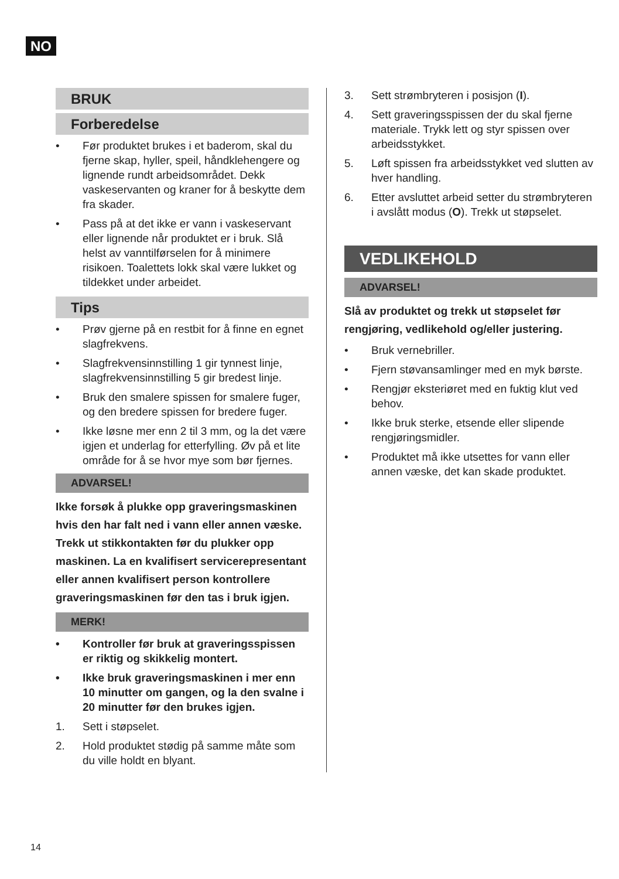NO
BRUK
Forberedelse
• Før produktet brukes i et baderom, skal du fjerne skap, hyller, speil, håndklehengere og lignende rundt arbeidsområdet. Dekk vaskeservanten og kraner for å beskytte dem fra skader.
• Pass på at det ikke er vann i vaskeservant eller lignende når produktet er i bruk. Slå helst av vanntilførselen for å minimere risikoen. Toalettets lokk skal være lukket og tildekket under arbeidet.
Tips
• Prøv gjerne på en restbit for å finne en egnet slagfrekvens.
• Slagfrekvensinnstilling 1 gir tynnest linje, slagfrekvensinnstilling 5 gir bredest linje.
• Bruk den smalere spissen for smalere fuger, og den bredere spissen for bredere fuger.
• Ikke løsne mer enn 2 til 3 mm, og la det være igjen et underlag for etterfylling. Øv på et lite område for å se hvor mye som bør fjernes.
ADVARSEL!
Ikke forsøk å plukke opp graveringsmaskinen hvis den har falt ned i vann eller annen væske. Trekk ut stikkontakten før du plukker opp maskinen. La en kvalifisert servicerepresentant eller annen kvalifisert person kontrollere graveringsmaskinen før den tas i bruk igjen.
MERK!
• Kontroller før bruk at graveringsspissen er riktig og skikkelig montert.
• Ikke bruk graveringsmaskinen i mer enn 10 minutter om gangen, og la den svalne i 20 minutter før den brukes igjen.
1. Sett i støpselet.
2. Hold produktet stødig på samme måte som du ville holdt en blyant.
3. Sett strømbryteren i posisjon (I).
4. Sett graveringsspissen der du skal fjerne materiale. Trykk lett og styr spissen over arbeidsstykket.
5. Løft spissen fra arbeidsstykket ved slutten av hver handling.
6. Etter avsluttet arbeid setter du strømbryteren i avslått modus (O). Trekk ut støpselet.
VEDLIKEHOLD
ADVARSEL!
Slå av produktet og trekk ut støpselet før rengjøring, vedlikehold og/eller justering.
• Bruk vernebriller.
• Fjern støvansamlinger med en myk børste.
• Rengjør eksteriøret med en fuktig klut ved behov.
• Ikke bruk sterke, etsende eller slipende rengjøringsmidler.
• Produktet må ikke utsettes for vann eller annen væske, det kan skade produktet.
14